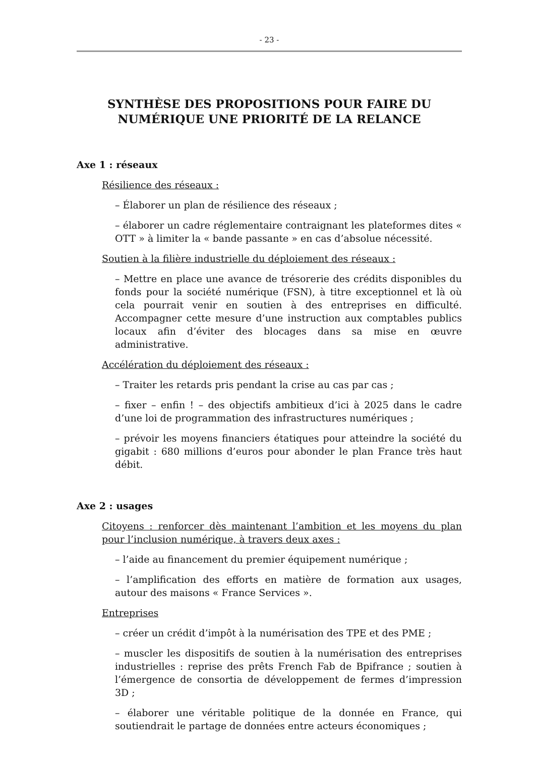- 23 -
SYNTHÈSE DES PROPOSITIONS POUR FAIRE DU NUMÉRIQUE UNE PRIORITÉ DE LA RELANCE
Axe 1 : réseaux
Résilience des réseaux :
– Élaborer un plan de résilience des réseaux ;
– élaborer un cadre réglementaire contraignant les plateformes dites « OTT » à limiter la « bande passante » en cas d’absolue nécessité.
Soutien à la filière industrielle du déploiement des réseaux :
– Mettre en place une avance de trésorerie des crédits disponibles du fonds pour la société numérique (FSN), à titre exceptionnel et là où cela pourrait venir en soutien à des entreprises en difficulté. Accompagner cette mesure d’une instruction aux comptables publics locaux afin d’éviter des blocages dans sa mise en œuvre administrative.
Accélération du déploiement des réseaux :
– Traiter les retards pris pendant la crise au cas par cas ;
– fixer – enfin ! – des objectifs ambitieux d’ici à 2025 dans le cadre d’une loi de programmation des infrastructures numériques ;
– prévoir les moyens financiers étatiques pour atteindre la société du gigabit : 680 millions d’euros pour abonder le plan France très haut débit.
Axe 2 : usages
Citoyens : renforcer dès maintenant l’ambition et les moyens du plan pour l’inclusion numérique, à travers deux axes :
– l’aide au financement du premier équipement numérique ;
– l’amplification des efforts en matière de formation aux usages, autour des maisons « France Services ».
Entreprises
– créer un crédit d’impôt à la numérisation des TPE et des PME ;
– muscler les dispositifs de soutien à la numérisation des entreprises industrielles : reprise des prêts French Fab de Bpifrance ; soutien à l’émergence de consortia de développement de fermes d’impression 3D ;
– élaborer une véritable politique de la donnée en France, qui soutiendrait le partage de données entre acteurs économiques ;